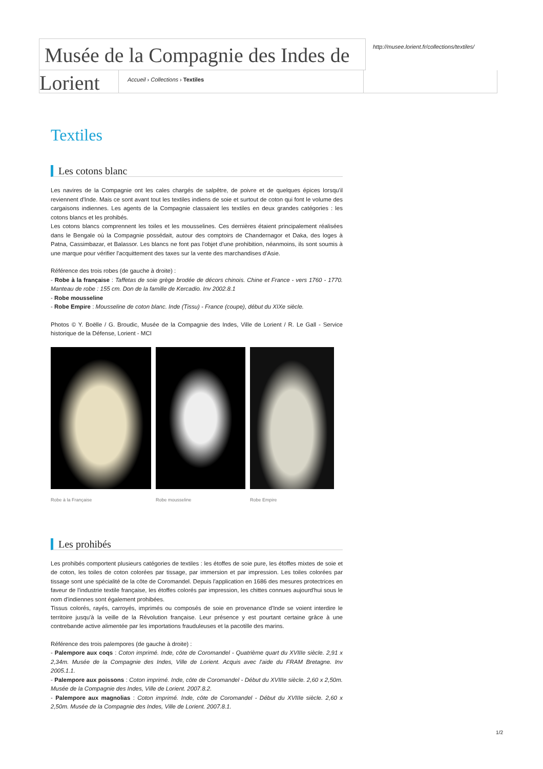Musée de la Compagnie des Indes de
http://musee.lorient.fr/collections/textiles/
Lorient
Accueil › Collections › Textiles
Textiles
Les cotons blanc
Les navires de la Compagnie ont les cales chargés de salpêtre, de poivre et de quelques épices lorsqu'il reviennent d'Inde. Mais ce sont avant tout les textiles indiens de soie et surtout de coton qui font le volume des cargaisons indiennes. Les agents de la Compagnie classaient les textiles en deux grandes catégories : les cotons blancs et les prohibés.
Les cotons blancs comprennent les toiles et les mousselines. Ces dernières étaient principalement réalisées dans le Bengale où la Compagnie possédait, autour des comptoirs de Chandernagor et Daka, des loges à Patna, Cassimbazar, et Balassor. Les blancs ne font pas l'objet d'une prohibition, néanmoins, ils sont soumis à une marque pour vérifier l'acquittement des taxes sur la vente des marchandises d'Asie.
Référence des trois robes (de gauche à droite) :
- Robe à la française : Taffetas de soie grège brodée de décors chinois. Chine et France - vers 1760 - 1770. Manteau de robe : 155 cm. Don de la famille de Kercadio. Inv 2002.8.1
- Robe mousseline
- Robe Empire : Mousseline de coton blanc. Inde (Tissu) - France (coupe), début du XIXe siècle.
Photos © Y. Boëlle / G. Broudic, Musée de la Compagnie des Indes, Ville de Lorient / R. Le Gall - Service historique de la Défense, Lorient - MCI
Robe à la Française Robe mousseline Robe Empire
Les prohibés
Les prohibés comportent plusieurs catégories de textiles : les étoffes de soie pure, les étoffes mixtes de soie et de coton, les toiles de coton colorées par tissage, par immersion et par impression. Les toiles colorées par tissage sont une spécialité de la côte de Coromandel. Depuis l'application en 1686 des mesures protectrices en faveur de l'industrie textile française, les étoffes colorés par impression, les chittes connues aujourd'hui sous le nom d'indiennes sont également prohibées.
Tissus colorés, rayés, carroyés, imprimés ou composés de soie en provenance d'Inde se voient interdire le territoire jusqu'à la veille de la Révolution française. Leur présence y est pourtant certaine grâce à une contrebande active alimentée par les importations frauduleuses et la pacotille des marins.
Référence des trois palempores (de gauche à droite) :
- Palempore aux coqs : Coton imprimé. Inde, côte de Coromandel - Quatrième quart du XVIIIe siècle. 2,91 x 2,34m. Musée de la Compagnie des Indes, Ville de Lorient. Acquis avec l'aide du FRAM Bretagne. Inv 2005.1.1.
- Palempore aux poissons : Coton imprimé. Inde, côte de Coromandel - Début du XVIIIe siècle. 2,60 x 2,50m. Musée de la Compagnie des Indes, Ville de Lorient. 2007.8.2.
- Palempore aux magnolias : Coton imprimé. Inde, côte de Coromandel - Début du XVIIIe siècle. 2,60 x 2,50m. Musée de la Compagnie des Indes, Ville de Lorient. 2007.8.1.
1/2